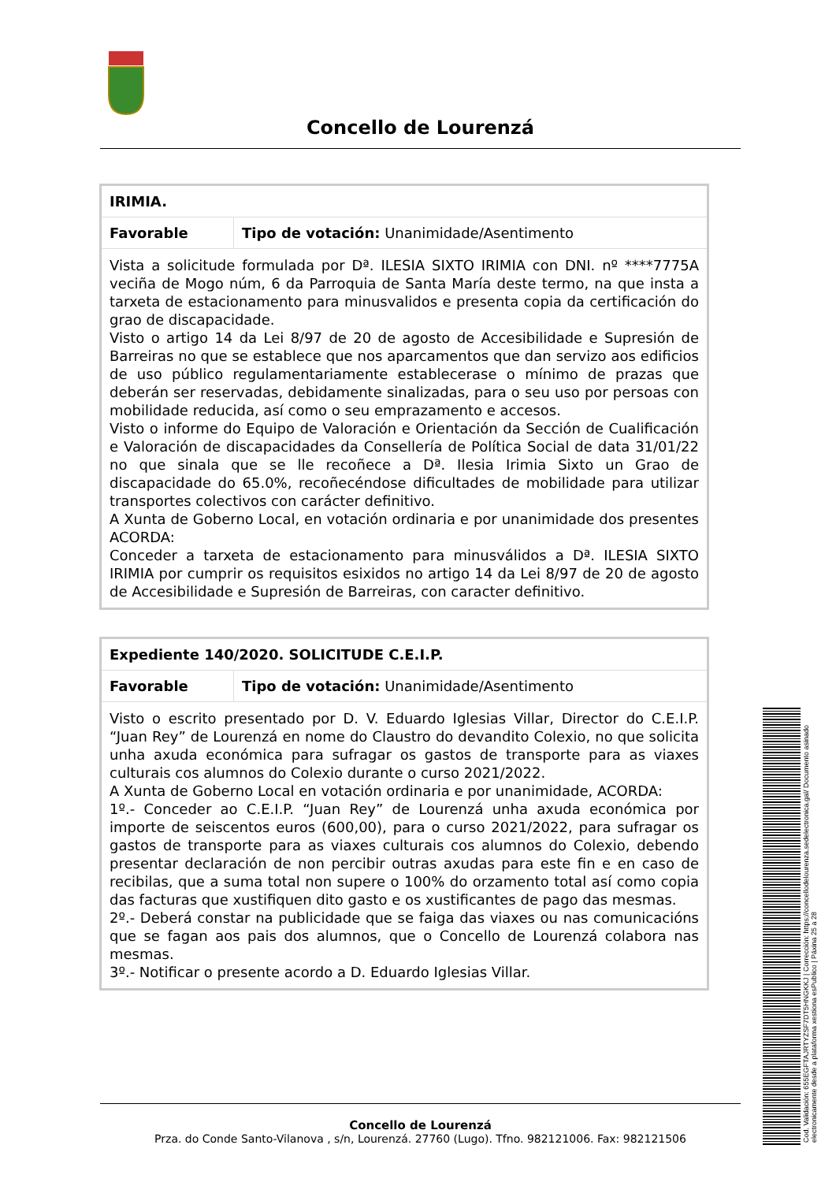Concello de Lourenzá
| IRIMIA. | |
| Favorable | Tipo de votación: Unanimidade/Asentimento |
| Vista a solicitude formulada por Dª. ILESIA SIXTO IRIMIA con DNI. nº ****7775A veciña de Mogo núm, 6 da Parroquia de Santa María deste termo, na que insta a tarxeta de estacionamento para minusvalidos e presenta copia da certificación do grao de discapacidade. Visto o artigo 14 da Lei 8/97 de 20 de agosto de Accesibilidade e Supresión de Barreiras no que se establece que nos aparcamentos que dan servizo aos edificios de uso público regulamentariamente establecerase o mínimo de prazas que deberán ser reservadas, debidamente sinalizadas, para o seu uso por persoas con mobilidade reducida, así como o seu emprazamento e accesos. Visto o informe do Equipo de Valoración e Orientación da Sección de Cualificación e Valoración de discapacidades da Consellería de Política Social de data 31/01/22 no que sinala que se lle recoñece a Dª. Ilesia Irimia Sixto un Grao de discapacidade do 65.0%, recoñecéndose dificultades de mobilidade para utilizar transportes colectivos con carácter definitivo. A Xunta de Goberno Local, en votación ordinaria e por unanimidade dos presentes ACORDA: Conceder a tarxeta de estacionamento para minusválidos a Dª. ILESIA SIXTO IRIMIA por cumprir os requisitos esixidos no artigo 14 da Lei 8/97 de 20 de agosto de Accesibilidade e Supresión de Barreiras, con caracter definitivo. | |
| Expediente 140/2020. SOLICITUDE C.E.I.P. | |
| Favorable | Tipo de votación: Unanimidade/Asentimento |
| Visto o escrito presentado por D. V. Eduardo Iglesias Villar, Director do C.E.I.P. “Juan Rey” de Lourenzá en nome do Claustro do devandito Colexio, no que solicita unha axuda económica para sufragar os gastos de transporte para as viaxes culturais cos alumnos do Colexio durante o curso 2021/2022. A Xunta de Goberno Local en votación ordinaria e por unanimidade, ACORDA: 1º.- Conceder ao C.E.I.P. “Juan Rey” de Lourenzá unha axuda económica por importe de seiscentos euros (600,00), para o curso 2021/2022, para sufragar os gastos de transporte para as viaxes culturais cos alumnos do Colexio, debendo presentar declaración de non percibir outras axudas para este fin e en caso de recibilas, que a suma total non supere o 100% do orzamento total así como copia das facturas que xustifiquen dito gasto e os xustificantes de pago das mesmas. 2º.- Deberá constar na publicidade que se faiga das viaxes ou nas comunicacións que se fagan aos pais dos alumnos, que o Concello de Lourenzá colabora nas mesmas. 3º.- Notificar o presente acordo a D. Eduardo Iglesias Villar. | |
Concello de Lourenzá
Prza. do Conde Santo-Vilanova , s/n, Lourenzá. 27760 (Lugo). Tfno. 982121006. Fax: 982121506
Cod. Validación: 655EGFTAJRTYZSF7DT5HNGKKJ | Corrección: https://concellodelourenza.sedelectronica.gal/ Documento asinado electronicamente desde a plataforma xestiona esPublico | Páxina 25 a 28